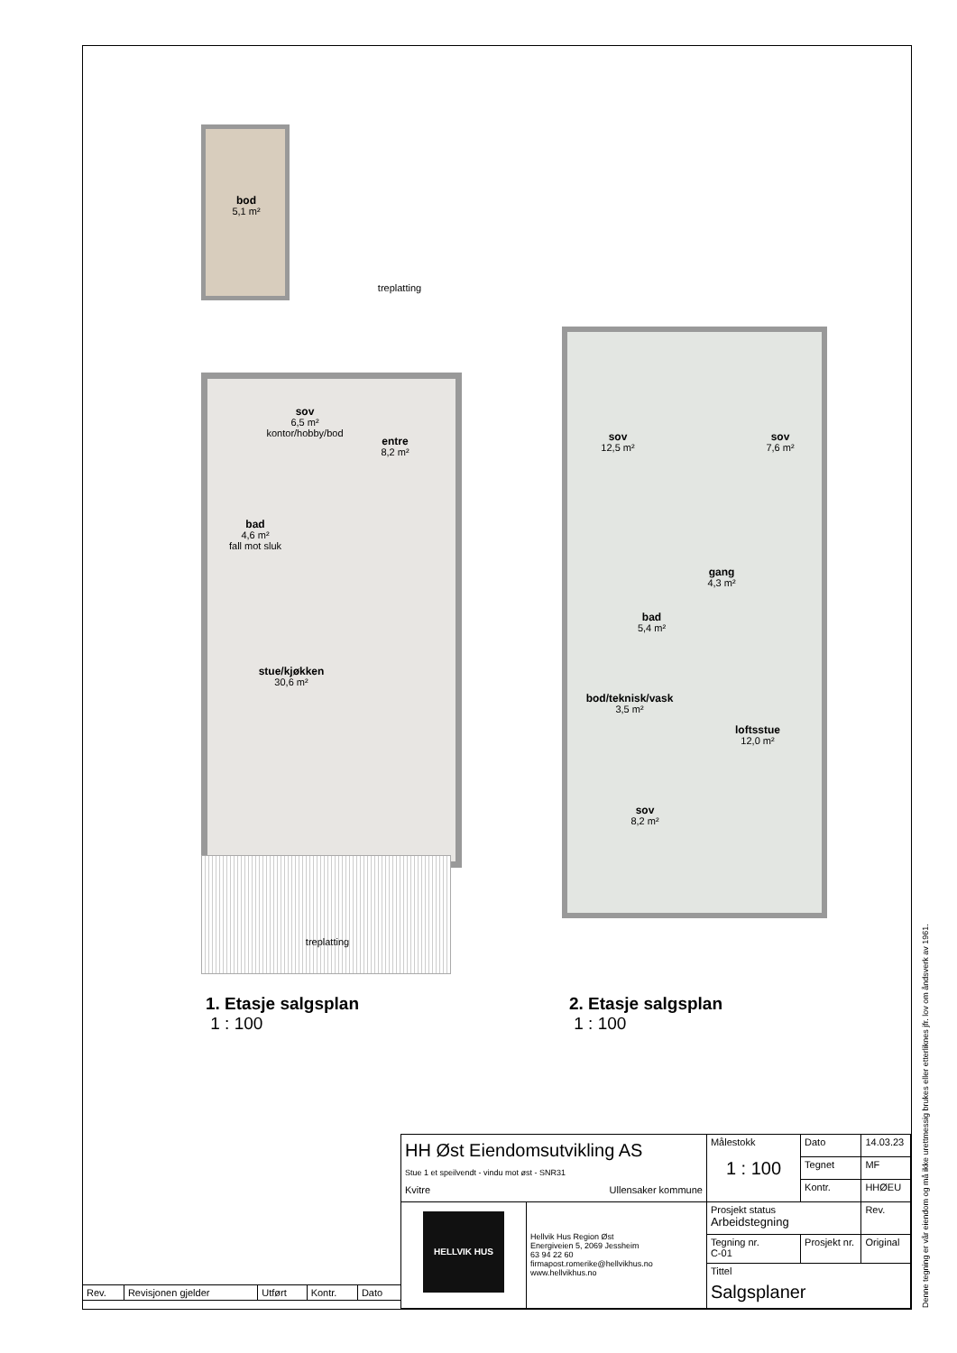bod
5,1 m²
treplatting
sov
6,5 m²
kontor/hobby/bod
entre
8,2 m²
bad
4,6 m²
fall mot sluk
stue/kjøkken
30,6 m²
treplatting
sov
12,5 m²
sov
7,6 m²
gang
4,3 m²
bad
5,4 m²
bod/teknisk/vask
3,5 m²
loftsstue
12,0 m²
sov
8,2 m²
1. Etasje salgsplan
1 : 100
2. Etasje salgsplan
1 : 100
| Rev. | Revisjonen gjelder | Utført | Kontr. | Dato |
| HH Øst Eiendomsutvikling AS Stue 1 et speilvendt - vindu mot øst - SNR31 Kvitre Ullensaker kommune | | Målestokk 1 : 100 | | Dato | 14.03.23 |
| | | | | Tegnet | MF |
| | | | | Kontr. | HHØEU |
| HELLVIK HUS | Hellvik Hus Region Øst Energiveien 5, 2069 Jessheim 63 94 22 60 firmapost.romerike@hellvikhus.no www.hellvikhus.no | Prosjekt status Arbeidstegning | | | Rev. |
| | | Tegning nr. C-01 | Prosjekt nr. | | Original |
| | | Tittel | | | |
| | | Salgsplaner | | | |
Denne tegning er vår eiendom og må ikke urettmessig brukes eller etterliknes jfr. lov om åndsverk av 1961.